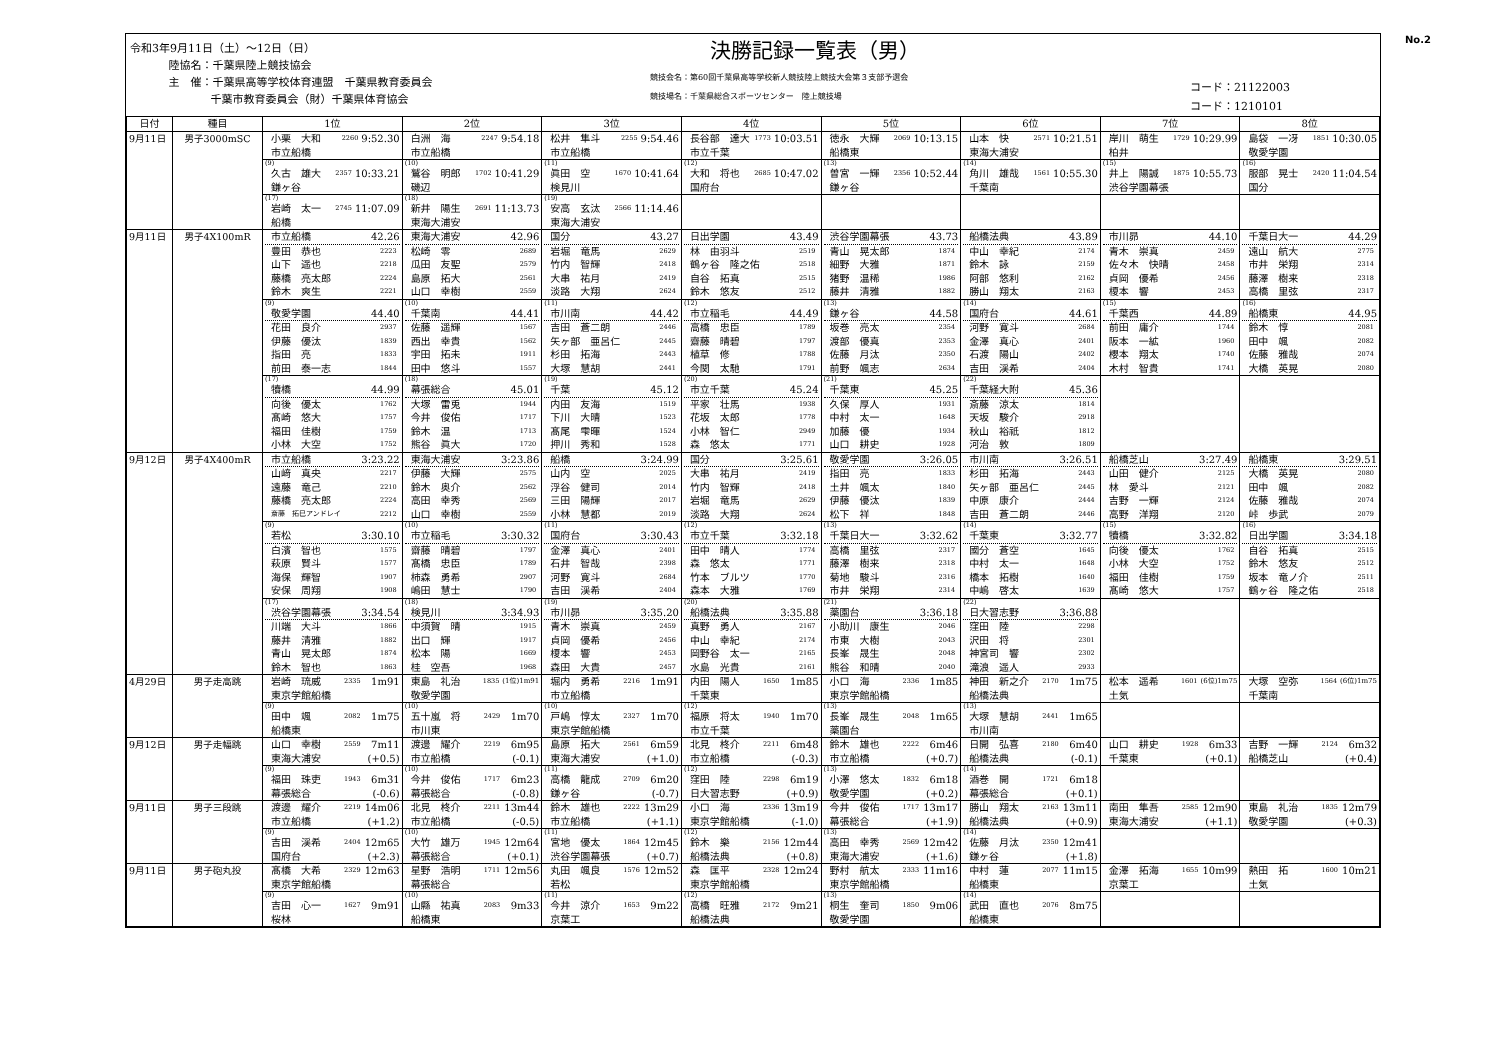No.2
令和3年9月11日（土）～12日（日）
陸協名：千葉県陸上競技協会
主　催：千葉県高等学校体育連盟　千葉県教育委員会
千葉市教育委員会（財）千葉県体育協会
決勝記録一覧表（男）
競技会名：第60回千葉県高等学校新人競技陸上競技大会第３支部予選会
競技場名：千葉県総合スポーツセンター　陸上競技場
コード：21122003
コード：1210101
| 日付 | 種目 | 1位 | 2位 | 3位 | 4位 | 5位 | 6位 | 7位 | 8位 |
| --- | --- | --- | --- | --- | --- | --- | --- | --- | --- |
| 9月11日 | 男子3000mSC | 小栗 大和 2260 9:52.30 市立船橋 | 白洲 海 2247 9:54.18 市立船橋 | 松井 隼斗 2255 9:54.46 市立船橋 | 長谷部 達大 1773 10:03.51 市立千葉 | 徳永 大輝 2069 10:13.15 船橋東 | 山本 快 2571 10:21.51 東海大浦安 | 岸川 萌生 1729 10:29.99 柏井 | 島袋 一冴 1851 10:30.05 敬愛学園 |
| | | (9) 久古 雄大 2357 10:33.21 鎌ヶ谷 | (10) 鷲谷 明郎 1702 10:41.29 磯辺 | (11) 眞田 空 1670 10:41.64 検見川 | (12) 大和 将也 2685 10:47.02 国府台 | (13) 曽宮 一輝 2356 10:52.44 鎌ヶ谷 | (14) 角川 雄哉 1561 10:55.30 千葉南 | (15) 井上 陽誠 1875 10:55.73 渋谷学園幕張 | (16) 服部 晃士 2420 11:04.54 国分 |
| | | (17) 岩崎 太一 2745 11:07.09 船橋 | (18) 新井 陽生 2691 11:13.73 東海大浦安 | (19) 安高 玄汰 2566 11:14.46 東海大浦安 | | | | | |
| 9月11日 | 男子4X100mR | 市立船橋 42.26 豊田 恭也 2223 山下 遥也 2218 藤橋 亮太郎 2224 鈴木 爽生 2221 | 東海大浦安 42.96 松崎 零 2689 瓜田 友聖 2579 島原 拓大 2561 山口 幸樹 2559 | 国分 43.27 岩堀 竜馬 2629 竹内 智輝 2418 大串 祐月 2419 淡路 大翔 2624 | 日出学園 43.49 林 由羽斗 2519 鶴ヶ谷 隆之佑 2518 自谷 拓真 2515 鈴木 悠友 2512 | 渋谷学園幕張 43.73 青山 晃太郎 1874 細野 大雅 1871 猪野 温稀 1986 藤井 清雅 1882 | 船橋法典 43.89 中山 幸紀 2174 鈴木 詠 2159 阿部 悠利 2162 勝山 翔太 2163 | 市川昴 44.10 青木 崇真 2459 佐々木 快晴 2458 貞岡 優希 2456 榎本 響 2453 | 千葉日大一 44.29 遠山 航大 2775 市井 栄翔 2314 藤澤 樹来 2318 高橋 里弦 2317 |
| | | (9) 敬愛学園 44.40 花田 良介 2937 伊藤 優汰 1839 指田 亮 1833 前田 泰一志 1844 | (10) 千葉南 44.41 佐藤 遥輝 1567 西出 幸貴 1562 宇田 拓未 1911 田中 悠斗 1557 | (11) 市川南 44.42 吉田 蒼二朗 2446 矢ヶ部 亜呂仁 2445 杉田 拓海 2443 大塚 慧胡 2441 | (12) 市立稲毛 44.49 高橋 忠臣 1789 齋藤 晴碧 1797 植草 修 1788 今関 太馳 1791 | (13) 鎌ヶ谷 44.58 坂巻 亮太 2354 渡部 優真 2353 佐藤 月汰 2350 前野 颯志 2634 | (14) 国府台 44.61 河野 寛斗 2684 金澤 真心 2401 石渡 陽山 2402 吉田 渓希 2404 | (15) 千葉西 44.89 前田 庸介 1744 阪本 一絋 1960 櫻本 翔太 1740 木村 智貴 1741 | (16) 船橋東 44.95 鈴木 惇 2081 田中 颯 2082 佐藤 雅哉 2074 大橋 英晃 2080 |
| | | (17) 犢橋 44.99 向後 優太 1762 髙崎 悠大 1757 福田 佳樹 1759 小林 大空 1752 | (18) 幕張総合 45.01 大塚 雷兎 1944 今井 俊佑 1717 鈴木 温 1713 熊谷 眞大 1720 | (19) 千葉 45.12 内田 友海 1519 下川 大晴 1523 髙尾 雫暉 1524 押川 秀和 1528 | (20) 市立千葉 45.24 平家 壮馬 1938 花坂 太郎 1778 小林 智仁 2949 森 悠太 1771 | (21) 千葉東 45.25 久保 厚人 1931 中村 太一 1648 加藤 優 1934 山口 耕史 1928 | (22) 千葉経大附 45.36 斎藤 涼太 1814 天坂 駿介 2918 秋山 裕祇 1812 河治 敦 1809 | | |
| 9月12日 | 男子4X400mR | 市立船橋 3:23.22 山﨑 真央 2217 遠藤 竜己 2210 藤橋 亮太郎 2224 斎藤 拓巳アンドレイ 2212 | 東海大浦安 3:23.86 伊藤 大輝 2575 鈴木 奥介 2562 高田 幸秀 2569 山口 幸樹 2559 | 船橋 3:24.99 山内 空 2025 浮谷 健司 2014 三田 陽輝 2017 小林 慧都 2019 | 国分 3:25.61 大串 祐月 2419 竹内 智輝 2418 岩堀 竜馬 2629 淡路 大翔 2624 | 敬愛学園 3:26.05 指田 亮 1833 土井 颯太 1840 伊藤 優汰 1839 松下 祥 1848 | 市川南 3:26.51 杉田 拓海 2443 矢ヶ部 亜呂仁 2445 中原 康介 2444 吉田 蒼二朗 2446 | 船橋芝山 3:27.49 山田 健介 2125 林 愛斗 2121 吉野 一輝 2124 高野 洋翔 2120 | 船橋東 3:29.51 大橋 英晃 2080 田中 颯 2082 佐藤 雅哉 2074 峠 歩武 2079 |
| | | (9) 若松 3:30.10 白濱 智也 1575 萩原 賢斗 1577 海保 輝智 1907 安保 周翔 1908 | (10) 市立稲毛 3:30.32 齋藤 晴碧 1797 髙橋 忠臣 1789 柿森 勇希 2907 嶋田 慧士 1790 | (11) 国府台 3:30.43 金澤 真心 2401 石井 智哉 2398 河野 寛斗 2684 吉田 渓希 2404 | (12) 市立千葉 3:32.18 田中 晴人 1774 森 悠太 1771 竹本 ブルツ 1770 森本 大雅 1769 | (13) 千葉日大一 3:32.62 高橋 里弦 2317 藤澤 樹来 2318 菊地 駿斗 2316 市井 栄翔 2314 | (14) 千葉東 3:32.77 國分 蒼空 1645 中村 太一 1648 橋本 拓樹 1640 中嶋 啓太 1639 | (15) 犢橋 3:32.82 向後 優太 1762 小林 大空 1752 福田 佳樹 1759 髙崎 悠大 1757 | (16) 日出学園 3:34.18 自谷 拓真 2515 鈴木 悠友 2512 坂本 竜ノ介 2511 鶴ヶ谷 隆之佑 2518 |
| | | (17) 渋谷学園幕張 3:34.54 川端 大斗 1866 藤井 清雅 1882 青山 晃太郎 1874 鈴木 智也 1863 | (18) 検見川 3:34.93 中須賀 晴 1915 出口 輝 1917 松本 陽 1669 桂 空吾 1968 | (19) 市川昴 3:35.20 青木 崇真 2459 貞岡 優希 2456 榎本 響 2453 森田 大貴 2457 | (20) 船橋法典 3:35.88 真野 勇人 2167 中山 幸紀 2174 岡野谷 太一 2165 水島 光貴 2161 | (21) 薬園台 3:36.18 小助川 康生 2046 市東 大樹 2043 長峯 晟生 2048 熊谷 和晴 2040 | (22) 日大習志野 3:36.88 窪田 陸 2298 沢田 将 2301 神宮司 響 2302 滝浪 遥人 2933 | | |
| 4月29日 | 男子走高跳 | 岩崎 琉威 2335 1m91 東京学館船橋 | 東島 礼治 1835 (1位)1m91 敬愛学園 | 堀内 勇希 2216 1m91 市立船橋 | 内田 陽人 1650 1m85 千葉東 | 小口 海 2336 1m85 東京学館船橋 | 神田 新之介 2170 1m75 船橋法典 | 松本 遥希 1601 (6位)1m75 土気 | 大塚 空弥 1564 (6位)1m75 千葉南 |
| | | (9) 田中 颯 2082 1m75 船橋東 | (10) 五十嵐 将 2429 1m70 市川東 | (10) 戸嶋 惇太 2327 1m70 東京学館船橋 | (12) 福原 将太 1940 1m70 市立千葉 | (13) 長峯 晟生 2048 1m65 薬園台 | (13) 大塚 慧胡 2441 1m65 市川南 | | |
| 9月12日 | 男子走幅跳 | 山口 幸樹 2559 7m11 東海大浦安 (+0.5) | 渡邊 耀介 2219 6m95 市立船橋 (-0.1) | 島原 拓大 2561 6m59 東海大浦安 (+1.0) | 北見 柊介 2211 6m48 市立船橋 (-0.3) | 鈴木 雄也 2222 6m46 市立船橋 (+0.7) | 日開 弘喜 2180 6m40 船橋法典 (-0.1) | 山口 耕史 1928 6m33 千葉東 (+0.1) | 吉野 一輝 2124 6m32 船橋芝山 (+0.4) |
| | | (9) 福田 珠吏 1943 6m31 幕張総合 (-0.6) | (10) 今井 俊佑 1717 6m23 幕張総合 (-0.8) | (11) 高橋 龍成 2709 6m20 鎌ヶ谷 (-0.7) | (12) 窪田 陸 2298 6m19 日大習志野 (+0.9) | (13) 小澤 悠太 1832 6m18 敬愛学園 (+0.2) | (14) 酒巻 開 1721 6m18 幕張総合 (+0.1) | | |
| 9月11日 | 男子三段跳 | 渡邊 耀介 2219 14m06 市立船橋 (+1.2) | 北見 柊介 2211 13m44 市立船橋 (-0.5) | 鈴木 雄也 2222 13m29 市立船橋 (+1.1) | 小口 海 2336 13m19 東京学館船橋 (-1.0) | 今井 俊佑 1717 13m17 幕張総合 (+1.9) | 勝山 翔太 2163 13m11 船橋法典 (+0.9) | 南田 隼吾 2585 12m90 東海大浦安 (+1.1) | 東島 礼治 1835 12m79 敬愛学園 (+0.3) |
| | | (9) 吉田 渓希 2404 12m65 国府台 (+2.3) | (10) 大竹 雄万 1945 12m64 幕張総合 (+0.1) | (11) 宮地 優太 1864 12m45 渋谷学園幕張 (+0.7) | (12) 鈴木 樂 2156 12m44 船橋法典 (+0.8) | (13) 高田 幸秀 2569 12m42 東海大浦安 (+1.6) | (14) 佐藤 月汰 2350 12m41 鎌ヶ谷 (+1.8) | | |
| 9月11日 | 男子砲丸投 | 髙橋 大希 2329 12m63 東京学館船橋 | 星野 浩明 1711 12m56 幕張総合 | 丸田 颯良 1576 12m52 若松 | 森 匡平 2328 12m24 東京学館船橋 | 野村 航太 2333 11m16 東京学館船橋 | 中村 蓮 2077 11m15 船橋東 | 金澤 拓海 1655 10m99 京葉工 | 熱田 拓 1600 10m21 土気 |
| | | (9) 吉田 心一 1627 9m91 桜林 | (10) 山縣 祐真 2083 9m33 船橋東 | (11) 今井 涼介 1653 9m22 京葉工 | (12) 高橋 旺雅 2172 9m21 船橋法典 | (13) 桐生 奎司 1850 9m06 敬愛学園 | (14) 武田 直也 2076 8m75 船橋東 | | |